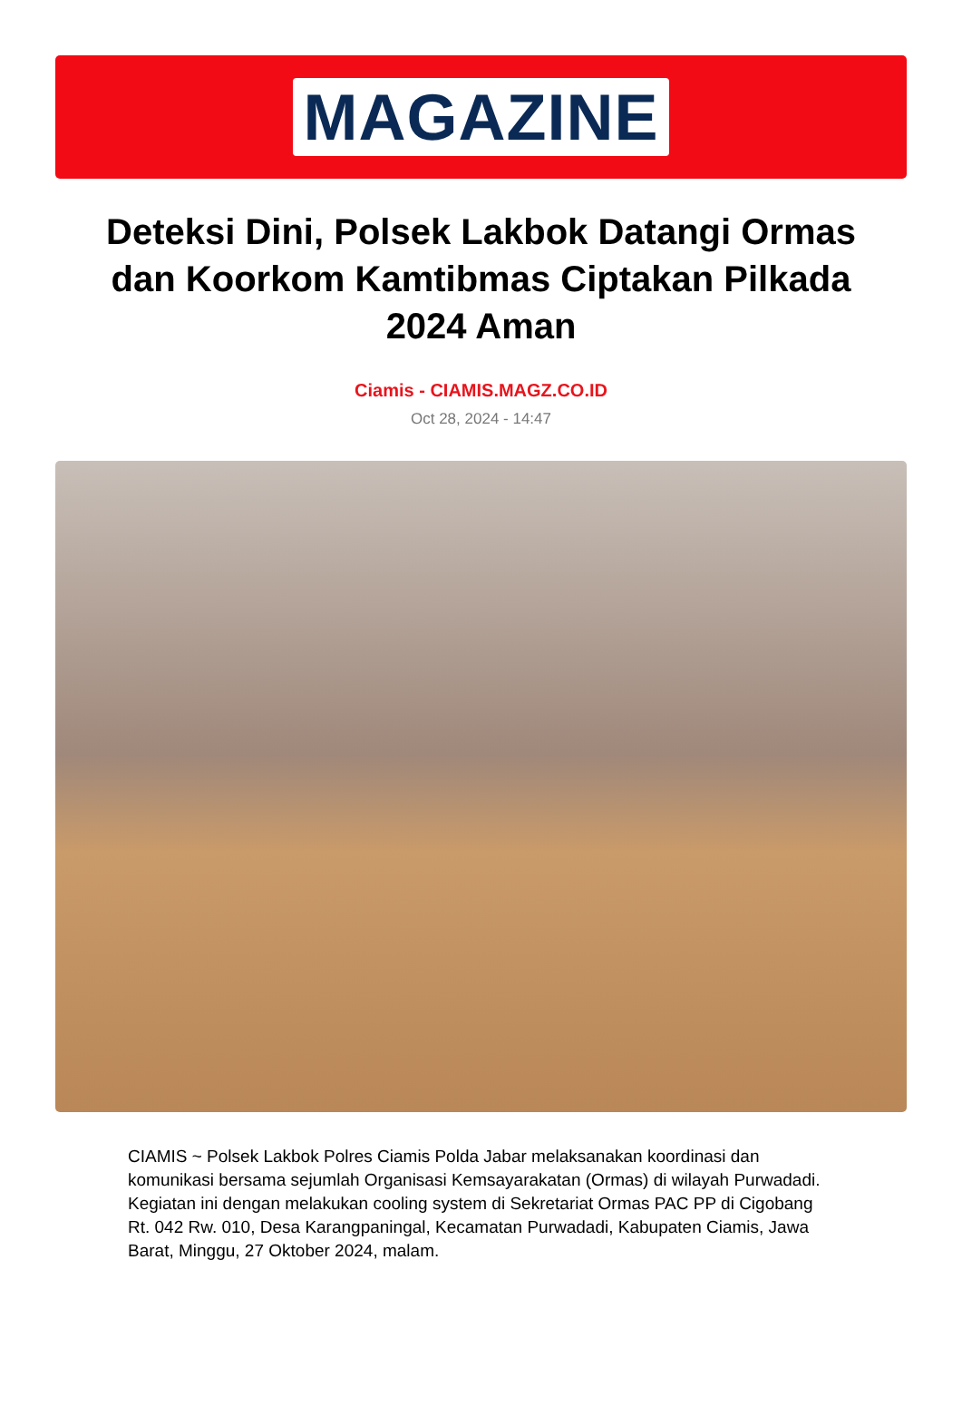MAGAZINE
Deteksi Dini, Polsek Lakbok Datangi Ormas dan Koorkom Kamtibmas Ciptakan Pilkada 2024 Aman
Ciamis - CIAMIS.MAGZ.CO.ID
Oct 28, 2024 - 14:47
CIAMIS ~ Polsek Lakbok Polres Ciamis Polda Jabar melaksanakan koordinasi dan komunikasi bersama sejumlah Organisasi Kemsayarakatan (Ormas) di wilayah Purwadadi. Kegiatan ini dengan melakukan cooling system di Sekretariat Ormas PAC PP di Cigobang Rt. 042 Rw. 010, Desa Karangpaningal, Kecamatan Purwadadi, Kabupaten Ciamis, Jawa Barat, Minggu, 27 Oktober 2024, malam.